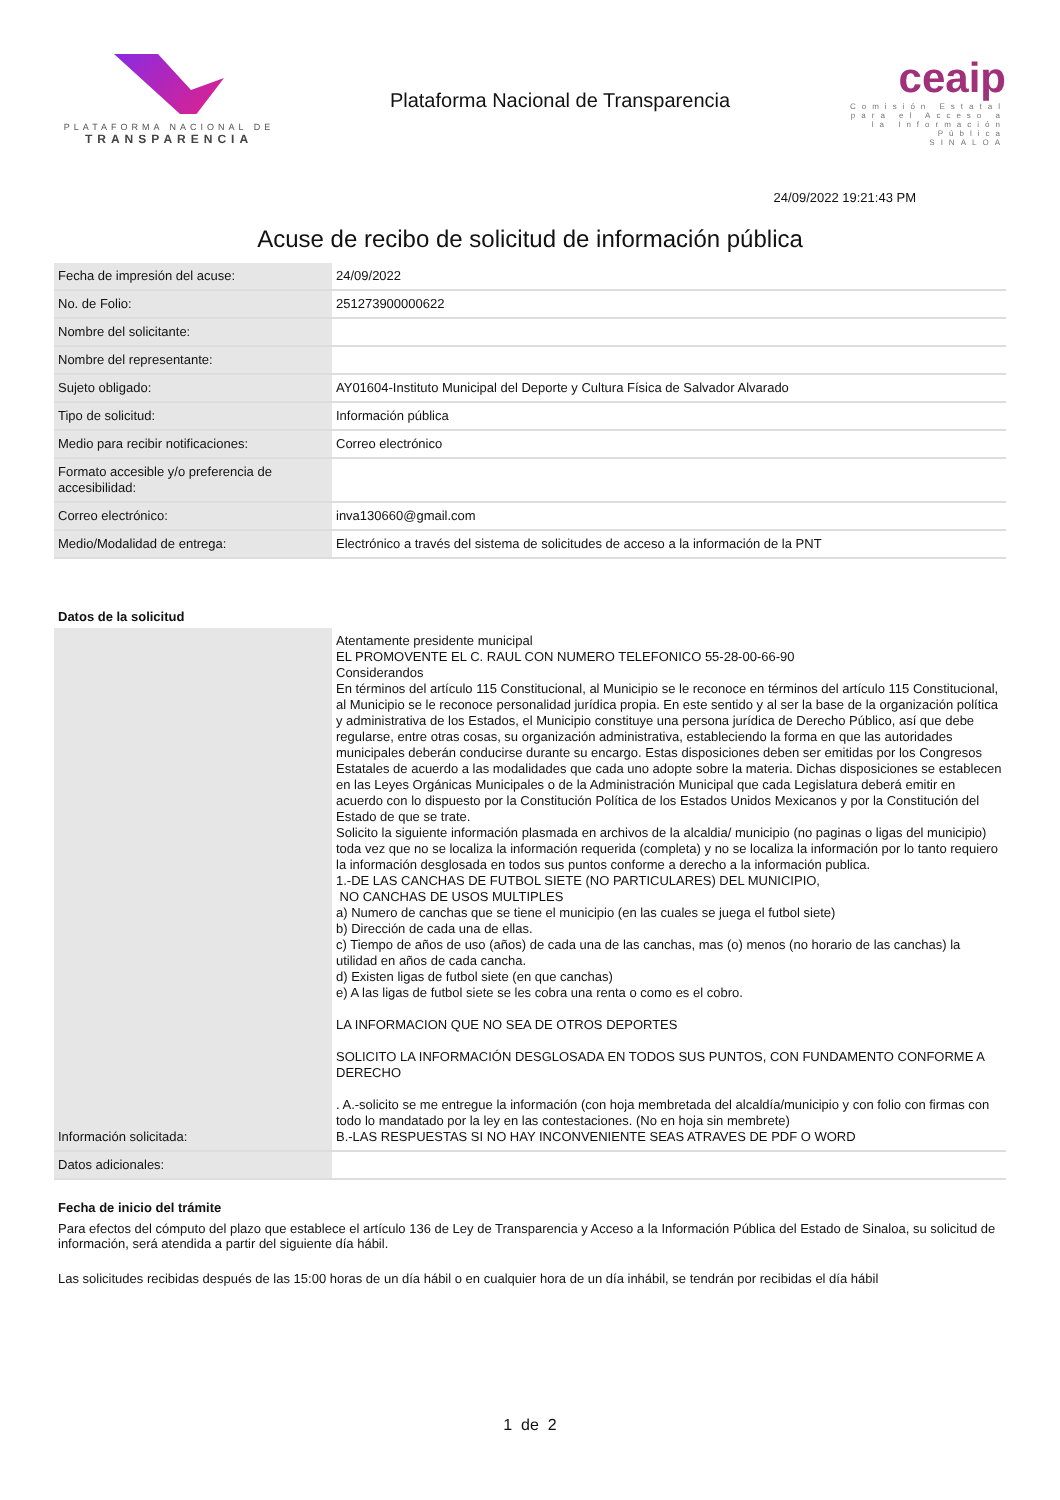PLATAFORMA NACIONAL DE
TRANSPARENCIA
Plataforma Nacional de Transparencia
ceaip
Comisión Estatal para el Acceso a la Información Pública
SINALOA
24/09/2022 19:21:43 PM
Acuse de recibo de solicitud de información pública
| Fecha de impresión del acuse: | 24/09/2022 |
| No. de Folio: | 251273900000622 |
| Nombre del solicitante: | |
| Nombre del representante: | |
| Sujeto obligado: | AY01604-Instituto Municipal del Deporte y Cultura Física de Salvador Alvarado |
| Tipo de solicitud: | Información pública |
| Medio para recibir notificaciones: | Correo electrónico |
| Formato accesible y/o preferencia de accesibilidad: | |
| Correo electrónico: | inva130660@gmail.com |
| Medio/Modalidad de entrega: | Electrónico a través del sistema de solicitudes de acceso a la información de la PNT |
Datos de la solicitud
| Información solicitada: | Atentamente presidente municipal EL PROMOVENTE EL C. RAUL CON NUMERO TELEFONICO 55-28-00-66-90 Considerandos En términos del artículo 115 Constitucional, al Municipio se le reconoce en términos del artículo 115 Constitucional, al Municipio se le reconoce personalidad jurídica propia. En este sentido y al ser la base de la organización política y administrativa de los Estados, el Municipio constituye una persona jurídica de Derecho Público, así que debe regularse, entre otras cosas, su organización administrativa, estableciendo la forma en que las autoridades municipales deberán conducirse durante su encargo. Estas disposiciones deben ser emitidas por los Congresos Estatales de acuerdo a las modalidades que cada uno adopte sobre la materia. Dichas disposiciones se establecen en las Leyes Orgánicas Municipales o de la Administración Municipal que cada Legislatura deberá emitir en acuerdo con lo dispuesto por la Constitución Política de los Estados Unidos Mexicanos y por la Constitución del Estado de que se trate. Solicito la siguiente información plasmada en archivos de la alcaldia/ municipio (no paginas o ligas del municipio) toda vez que no se localiza la información requerida (completa) y no se localiza la información por lo tanto requiero la información desglosada en todos sus puntos conforme a derecho a la información publica. 1.-DE LAS CANCHAS DE FUTBOL SIETE (NO PARTICULARES) DEL MUNICIPIO, NO CANCHAS DE USOS MULTIPLES a) Numero de canchas que se tiene el municipio (en las cuales se juega el futbol siete) b) Dirección de cada una de ellas. c) Tiempo de años de uso (años) de cada una de las canchas, mas (o) menos (no horario de las canchas) la utilidad en años de cada cancha. d) Existen ligas de futbol siete (en que canchas) e) A las ligas de futbol siete se les cobra una renta o como es el cobro. LA INFORMACION QUE NO SEA DE OTROS DEPORTES SOLICITO LA INFORMACIÓN DESGLOSADA EN TODOS SUS PUNTOS, CON FUNDAMENTO CONFORME A DERECHO . A.-solicito se me entregue la información (con hoja membretada del alcaldía/municipio y con folio con firmas con todo lo mandatado por la ley en las contestaciones. (No en hoja sin membrete) B.-LAS RESPUESTAS SI NO HAY INCONVENIENTE SEAS ATRAVES DE PDF O WORD |
| Datos adicionales: | |
Fecha de inicio del trámite
Para efectos del cómputo del plazo que establece el artículo 136 de Ley de Transparencia y Acceso a la Información Pública del Estado de Sinaloa, su solicitud de información, será atendida a partir del siguiente día hábil.
Las solicitudes recibidas después de las 15:00 horas de un día hábil o en cualquier hora de un día inhábil, se tendrán por recibidas el día hábil
1 de 2